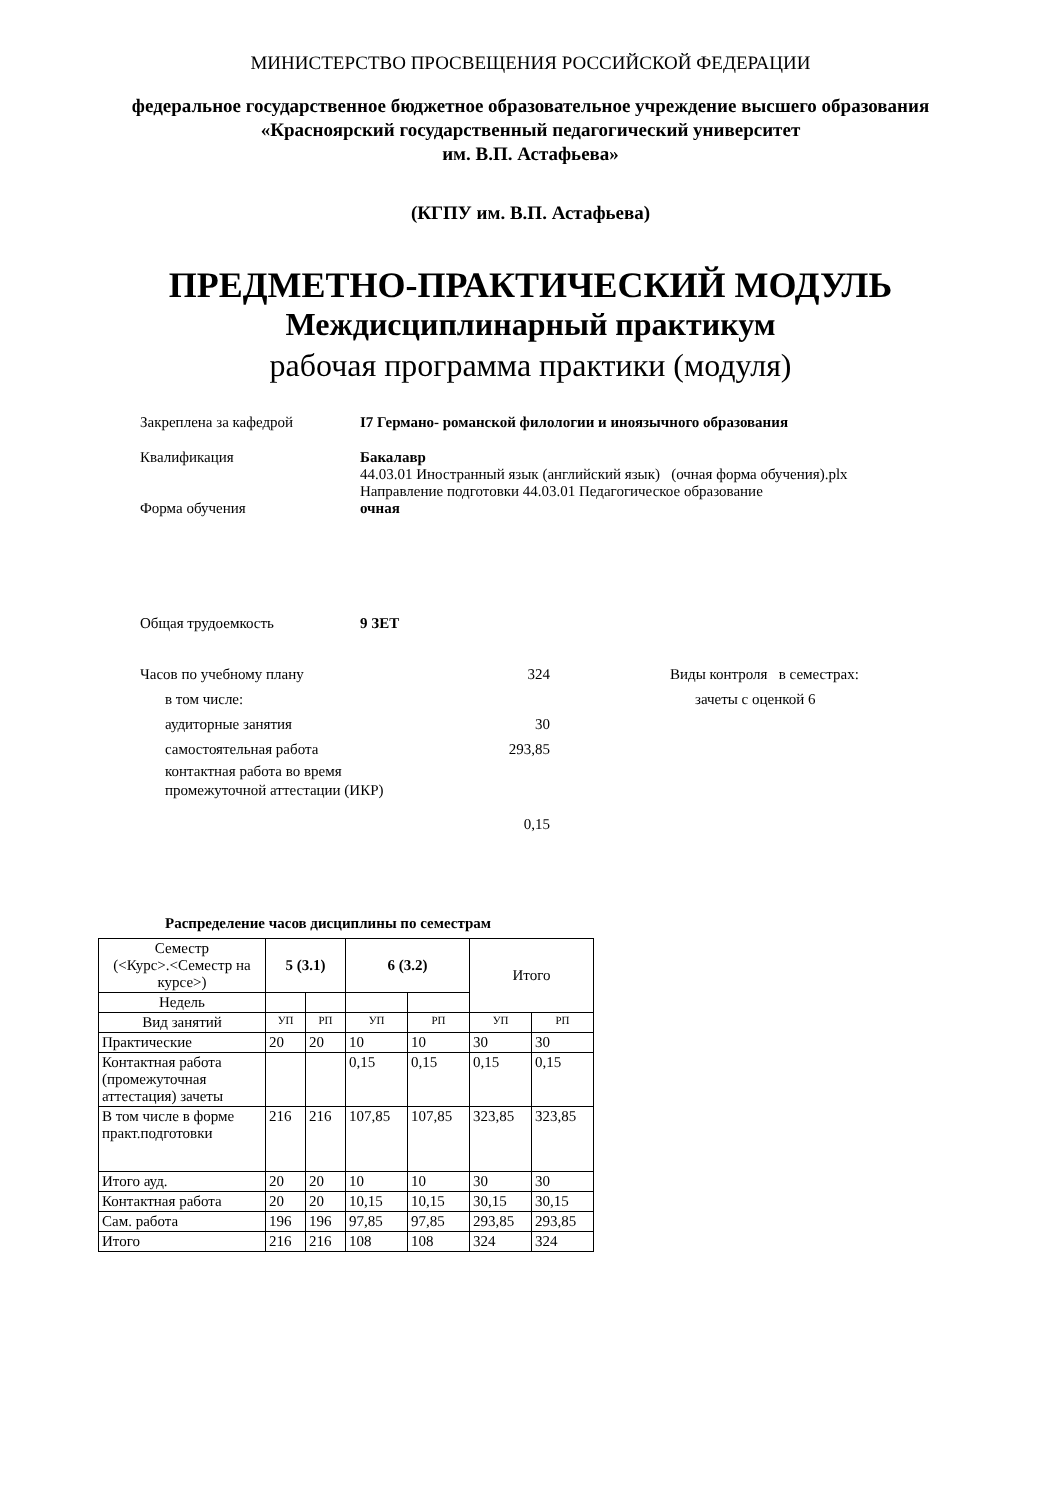МИНИСТЕРСТВО ПРОСВЕЩЕНИЯ РОССИЙСКОЙ ФЕДЕРАЦИИ
федеральное государственное бюджетное образовательное учреждение высшего образования
«Красноярский государственный педагогический университет
им. В.П. Астафьева»
(КГПУ им. В.П. Астафьева)
ПРЕДМЕТНО-ПРАКТИЧЕСКИЙ МОДУЛЬ
Междисциплинарный практикум
рабочая программа практики (модуля)
Закреплена за кафедрой I7 Германо- романской филологии и иноязычного образования
Квалификация Бакалавр
44.03.01 Иностранный язык (английский язык) (очная форма обучения).plx
Направление подготовки 44.03.01 Педагогическое образование
Форма обучения очная
Общая трудоемкость 9 ЗЕТ
Часов по учебному плану 324
в том числе:
аудиторные занятия 30
самостоятельная работа 293,85
контактная работа во время
промежуточной аттестации (ИКР)
0,15
Виды контроля в семестрах:
зачеты с оценкой 6
Распределение часов дисциплины по семестрам
| Семестр (<Курс>.<Семестр на курсе>) | 5 (3.1) | | 6 (3.2) | | Итого | |
| Недель | | | | | | |
| Вид занятий | УП | РП | УП | РП | УП | РП |
| Практические | 20 | 20 | 10 | 10 | 30 | 30 |
| Контактная работа (промежуточная аттестация) зачеты | | | 0,15 | 0,15 | 0,15 | 0,15 |
| В том числе в форме практ.подготовки | 216 | 216 | 107,85 | 107,85 | 323,85 | 323,85 |
| Итого ауд. | 20 | 20 | 10 | 10 | 30 | 30 |
| Контактная работа | 20 | 20 | 10,15 | 10,15 | 30,15 | 30,15 |
| Сам. работа | 196 | 196 | 97,85 | 97,85 | 293,85 | 293,85 |
| Итого | 216 | 216 | 108 | 108 | 324 | 324 |